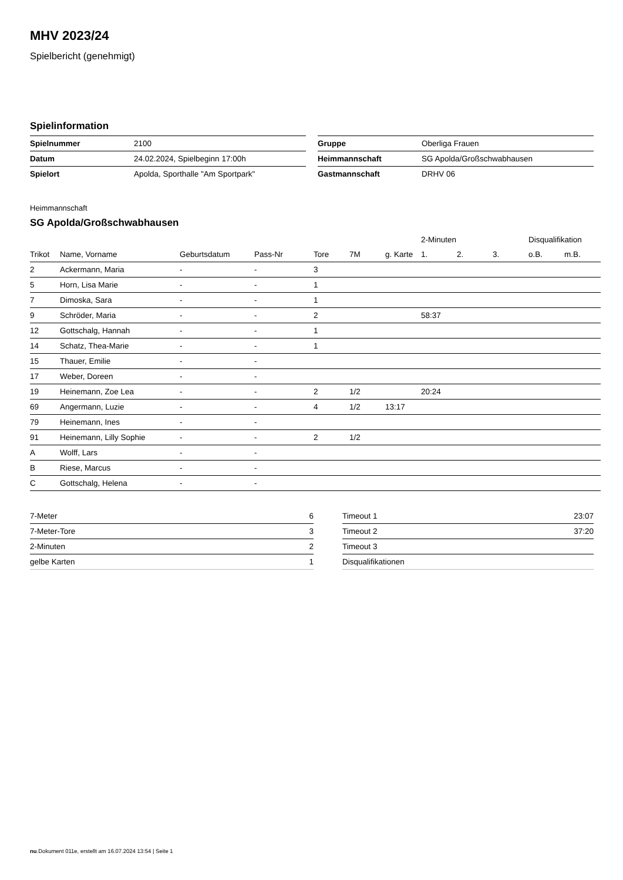MHV 2023/24
Spielbericht (genehmigt)
Spielinformation
| Spielnummer | 2100 |
| Datum | 24.02.2024, Spielbeginn 17:00h |
| Spielort | Apolda, Sporthalle "Am Sportpark" |
| Gruppe | Oberliga Frauen |
| Heimmannschaft | SG Apolda/Großschwabhausen |
| Gastmannschaft | DRHV 06 |
Heimmannschaft
SG Apolda/Großschwabhausen
| | | | | | | | 2-Minuten | | | Disqualifikation | |
| --- | --- | --- | --- | --- | --- | --- | --- | --- | --- | --- | --- |
| Trikot | Name, Vorname | Geburtsdatum | Pass-Nr | Tore | 7M | g. Karte | 1. | 2. | 3. | o.B. | m.B. |
| 2 | Ackermann, Maria | - | - | 3 | | | | | | | |
| 5 | Horn, Lisa Marie | - | - | 1 | | | | | | | |
| 7 | Dimoska, Sara | - | - | 1 | | | | | | | |
| 9 | Schröder, Maria | - | - | 2 | | | 58:37 | | | | |
| 12 | Gottschalg, Hannah | - | - | 1 | | | | | | | |
| 14 | Schatz, Thea-Marie | - | - | 1 | | | | | | | |
| 15 | Thauer, Emilie | - | - | | | | | | | | |
| 17 | Weber, Doreen | - | - | | | | | | | | |
| 19 | Heinemann, Zoe Lea | - | - | 2 | 1/2 | | 20:24 | | | | |
| 69 | Angermann, Luzie | - | - | 4 | 1/2 | 13:17 | | | | | |
| 79 | Heinemann, Ines | - | - | | | | | | | | |
| 91 | Heinemann, Lilly Sophie | - | - | 2 | 1/2 | | | | | | |
| A | Wolff, Lars | - | - | | | | | | | | |
| B | Riese, Marcus | - | - | | | | | | | | |
| C | Gottschalg, Helena | - | - | | | | | | | | |
| 7-Meter | 6 |
| 7-Meter-Tore | 3 |
| 2-Minuten | 2 |
| gelbe Karten | 1 |
| Timeout 1 | 23:07 |
| Timeout 2 | 37:20 |
| Timeout 3 | |
| Disqualifikationen | |
nu.Dokument 011e, erstellt am 16.07.2024 13:54 | Seite 1